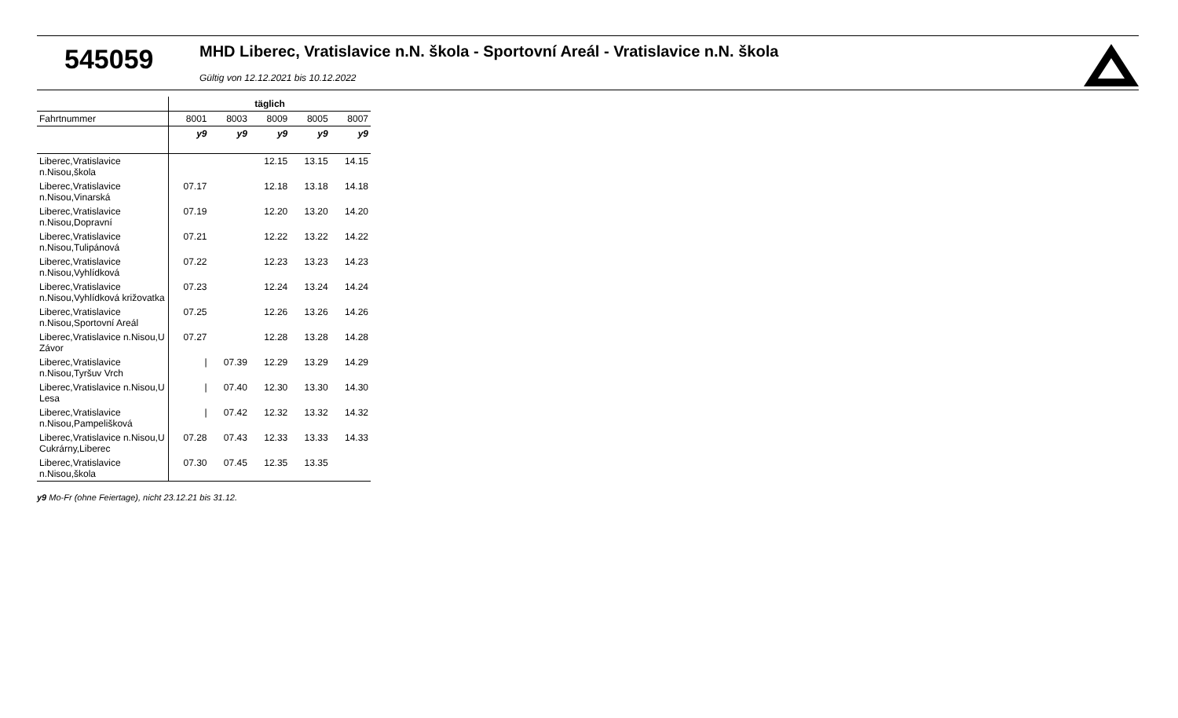545059
MHD Liberec, Vratislavice n.N. škola - Sportovní Areál - Vratislavice n.N. škola
Gültig von 12.12.2021 bis 10.12.2022
| | täglich | | | | |
| Fahrtnummer | 8001 | 8003 | 8009 | 8005 | 8007 |
| | y9 | y9 | y9 | y9 | y9 |
| Liberec,Vratislavice n.Nisou,škola | | | 12.15 | 13.15 | 14.15 |
| Liberec,Vratislavice n.Nisou,Vinarská | 07.17 | | 12.18 | 13.18 | 14.18 |
| Liberec,Vratislavice n.Nisou,Dopravní | 07.19 | | 12.20 | 13.20 | 14.20 |
| Liberec,Vratislavice n.Nisou,Tulipánová | 07.21 | | 12.22 | 13.22 | 14.22 |
| Liberec,Vratislavice n.Nisou,Vyhlídková | 07.22 | | 12.23 | 13.23 | 14.23 |
| Liberec,Vratislavice n.Nisou,Vyhlídková križovatka | 07.23 | | 12.24 | 13.24 | 14.24 |
| Liberec,Vratislavice n.Nisou,Sportovní Areál | 07.25 | | 12.26 | 13.26 | 14.26 |
| Liberec,Vratislavice n.Nisou,U Závor | 07.27 | | 12.28 | 13.28 | 14.28 |
| Liberec,Vratislavice n.Nisou,Tyršuv Vrch | / | 07.39 | 12.29 | 13.29 | 14.29 |
| Liberec,Vratislavice n.Nisou,U Lesa | / | 07.40 | 12.30 | 13.30 | 14.30 |
| Liberec,Vratislavice n.Nisou,Pampelišková | / | 07.42 | 12.32 | 13.32 | 14.32 |
| Liberec,Vratislavice n.Nisou,U Cukrárny,Liberec | 07.28 | 07.43 | 12.33 | 13.33 | 14.33 |
| Liberec,Vratislavice n.Nisou,škola | 07.30 | 07.45 | 12.35 | 13.35 | |
y9 Mo-Fr (ohne Feiertage), nicht 23.12.21 bis 31.12.